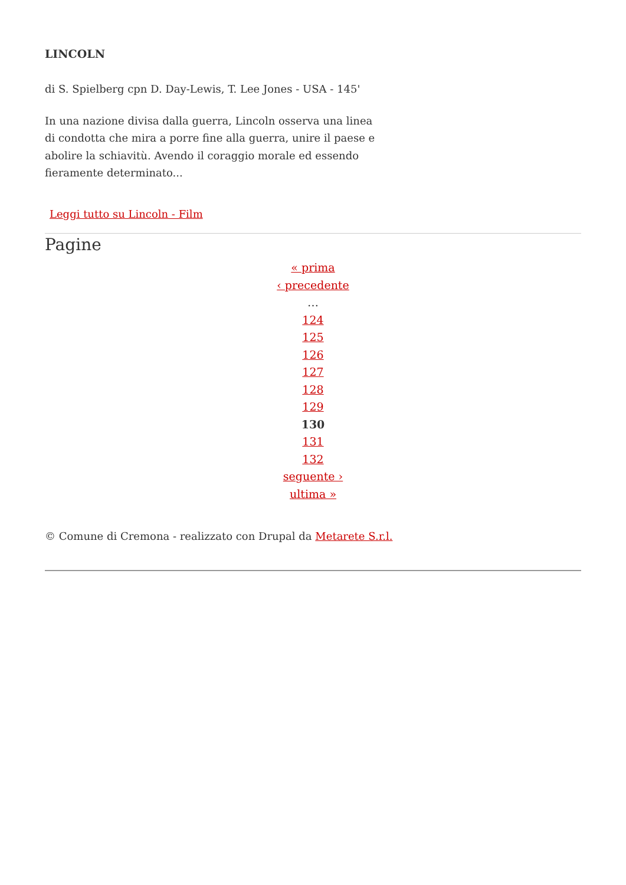LINCOLN
di S. Spielberg cpn D. Day-Lewis, T. Lee Jones - USA - 145'
In una nazione divisa dalla guerra, Lincoln osserva una linea di condotta che mira a porre fine alla guerra, unire il paese e abolire la schiavitù. Avendo il coraggio morale ed essendo fieramente determinato...
Leggi tutto su Lincoln - Film
Pagine
« prima
‹ precedente
…
124
125
126
127
128
129
130
131
132
seguente ›
ultima »
© Comune di Cremona - realizzato con Drupal da Metarete S.r.l.